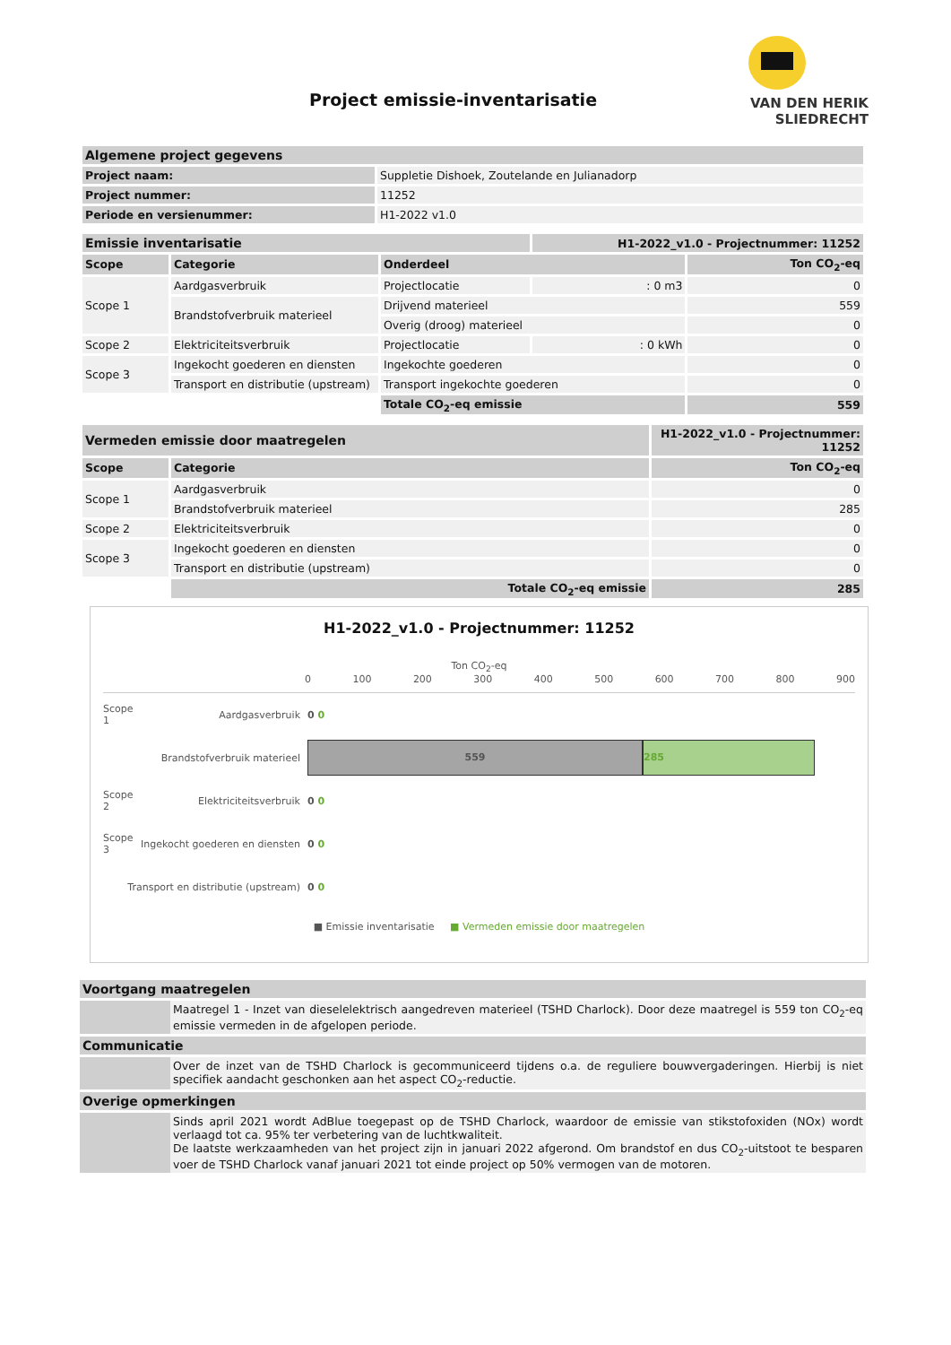Project emissie-inventarisatie
VAN DEN HERIK
SLIEDRECHT
| Algemene project gegevens | |
| --- | --- |
| Project naam: | Suppletie Dishoek, Zoutelande en Julianadorp |
| Project nummer: | 11252 |
| Periode en versienummer: | H1-2022 v1.0 |
| Emissie inventarisatie | | | H1-2022_v1.0 - Projectnummer: 11252 | |
| --- | --- | --- | --- | --- |
| Scope | Categorie | Onderdeel | | Ton CO<sub>2</sub>-eq |
| Scope 1 | Aardgasverbruik | Projectlocatie | : 0 m3 | 0 |
| | Brandstofverbruik materieel | Drijvend materieel | | 559 |
| | | Overig (droog) materieel | | 0 |
| Scope 2 | Elektriciteitsverbruik | Projectlocatie | : 0 kWh | 0 |
| Scope 3 | Ingekocht goederen en diensten | Ingekochte goederen | | 0 |
| | Transport en distributie (upstream) | Transport ingekochte goederen | | 0 |
| | | Totale CO<sub>2</sub>-eq emissie | | 559 |
| Vermeden emissie door maatregelen | | H1-2022_v1.0 - Projectnummer: 11252 |
| --- | --- | --- |
| Scope | Categorie | Ton CO<sub>2</sub>-eq |
| Scope 1 | Aardgasverbruik | 0 |
| | Brandstofverbruik materieel | 285 |
| Scope 2 | Elektriciteitsverbruik | 0 |
| Scope 3 | Ingekocht goederen en diensten | 0 |
| | Transport en distributie (upstream) | 0 |
| | Totale CO<sub>2</sub>-eq emissie | 285 |
H1-2022_v1.0 - Projectnummer: 11252
Ton CO<sub>2</sub>-eq
0 100 200 300 400 500 600 700 800 900
Scope 1 Aardgasverbruik 0 0
Brandstofverbruik materieel 559 285
Scope 2 Elektriciteitsverbruik 0 0
Scope 3 Ingekocht goederen en diensten 0 0
Transport en distributie (upstream) 0 0
■ Emissie inventarisatie ■ Vermeden emissie door maatregelen
| Voortgang maatregelen | |
| --- | --- |
| | Maatregel 1 - Inzet van dieselelektrisch aangedreven materieel (TSHD Charlock). Door deze maatregel is 559 ton CO<sub>2</sub>-eq emissie vermeden in de afgelopen periode. |
| Communicatie | |
| | Over de inzet van de TSHD Charlock is gecommuniceerd tijdens o.a. de reguliere bouwvergaderingen. Hierbij is niet specifiek aandacht geschonken aan het aspect CO<sub>2</sub>-reductie. |
| Overige opmerkingen | |
| | Sinds april 2021 wordt AdBlue toegepast op de TSHD Charlock, waardoor de emissie van stikstofoxiden (NOx) wordt verlaagd tot ca. 95% ter verbetering van de luchtkwaliteit. De laatste werkzaamheden van het project zijn in januari 2022 afgerond. Om brandstof en dus CO<sub>2</sub>-uitstoot te besparen voer de TSHD Charlock vanaf januari 2021 tot einde project op 50% vermogen van de motoren. |